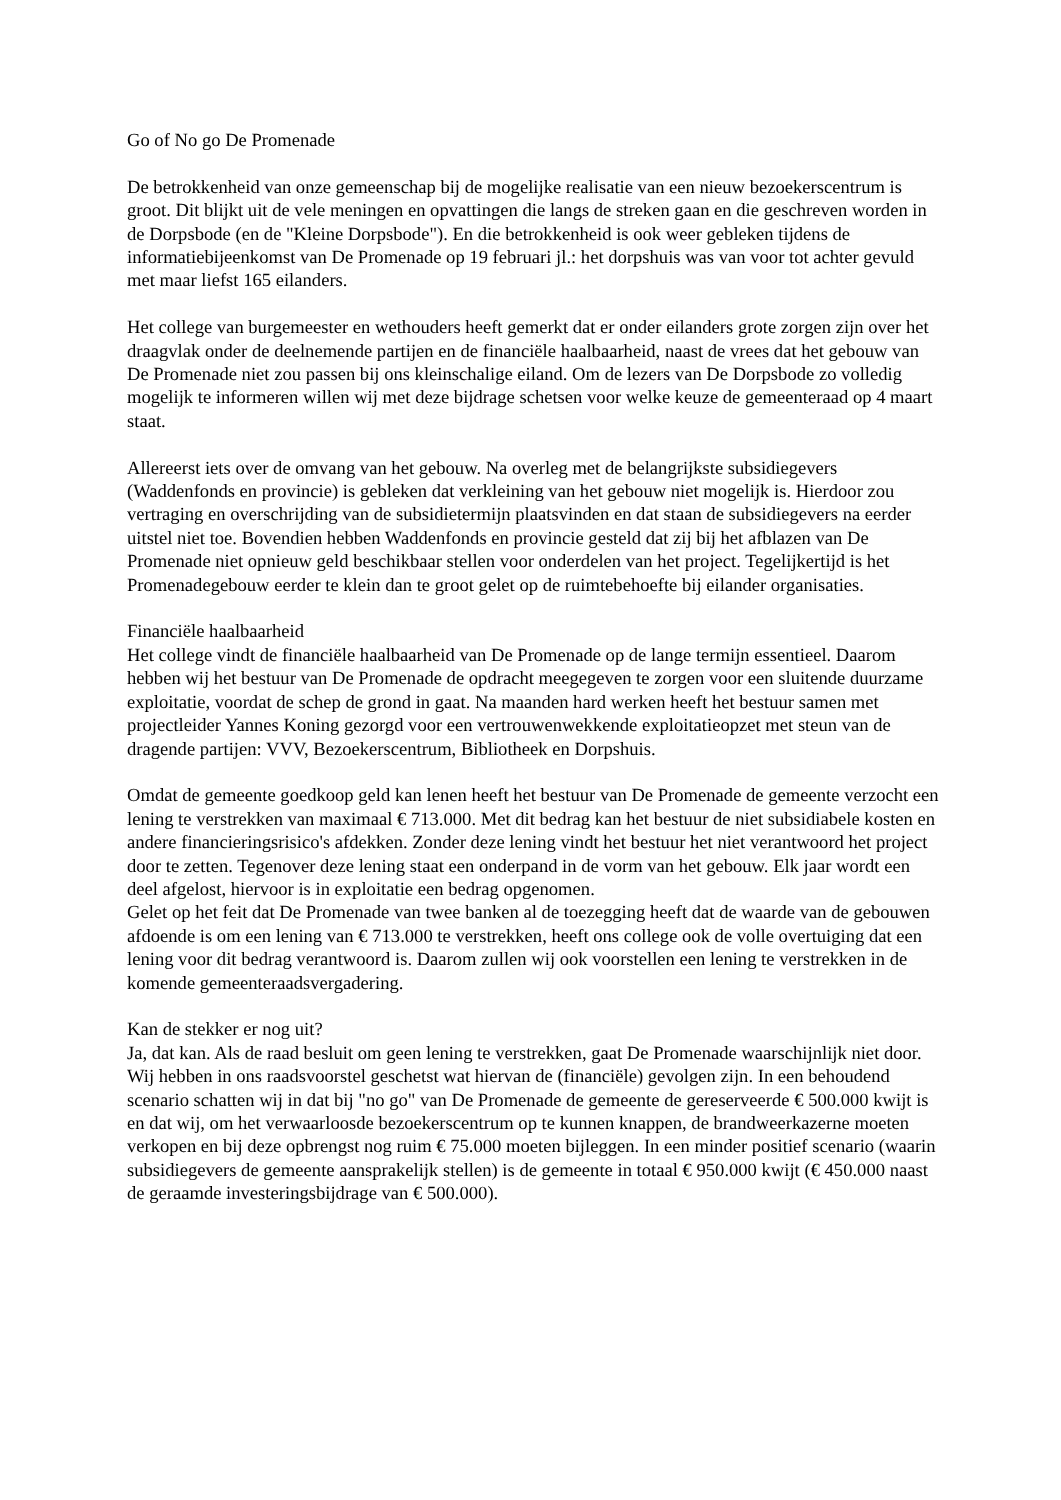Go of No go De Promenade
De betrokkenheid van onze gemeenschap bij de mogelijke realisatie van een nieuw bezoekerscentrum is groot. Dit blijkt uit de vele meningen en opvattingen die langs de streken gaan en die geschreven worden in de Dorpsbode (en de "Kleine Dorpsbode"). En die betrokkenheid is ook weer gebleken tijdens de informatiebijeenkomst van De Promenade op 19 februari jl.: het dorpshuis was van voor tot achter gevuld met maar liefst 165 eilanders.
Het college van burgemeester en wethouders heeft gemerkt dat er onder eilanders grote zorgen zijn over het draagvlak onder de deelnemende partijen en de financiële haalbaarheid, naast de vrees dat het gebouw van De Promenade niet zou passen bij ons kleinschalige eiland. Om de lezers van De Dorpsbode zo volledig mogelijk te informeren willen wij met deze bijdrage schetsen voor welke keuze de gemeenteraad op 4 maart staat.
Allereerst iets over de omvang van het gebouw. Na overleg met de belangrijkste subsidiegevers (Waddenfonds en provincie) is gebleken dat verkleining van het gebouw niet mogelijk is. Hierdoor zou vertraging en overschrijding van de subsidietermijn plaatsvinden en dat staan de subsidiegevers na eerder uitstel niet toe. Bovendien hebben Waddenfonds en provincie gesteld dat zij bij het afblazen van De Promenade niet opnieuw geld beschikbaar stellen voor onderdelen van het project. Tegelijkertijd is het Promenadegebouw eerder te klein dan te groot gelet op de ruimtebehoefte bij eilander organisaties.
Financiële haalbaarheid
Het college vindt de financiële haalbaarheid van De Promenade op de lange termijn essentieel. Daarom hebben wij het bestuur van De Promenade de opdracht meegegeven te zorgen voor een sluitende duurzame exploitatie, voordat de schep de grond in gaat. Na maanden hard werken heeft het bestuur samen met projectleider Yannes Koning gezorgd voor een vertrouwenwekkende exploitatieopzet met steun van de dragende partijen: VVV, Bezoekerscentrum, Bibliotheek en Dorpshuis.
Omdat de gemeente goedkoop geld kan lenen heeft het bestuur van De Promenade de gemeente verzocht een lening te verstrekken van maximaal € 713.000. Met dit bedrag kan het bestuur de niet subsidiabele kosten en andere financieringsrisico's afdekken. Zonder deze lening vindt het bestuur het niet verantwoord het project door te zetten. Tegenover deze lening staat een onderpand in de vorm van het gebouw. Elk jaar wordt een deel afgelost, hiervoor is in exploitatie een bedrag opgenomen.
Gelet op het feit dat De Promenade van twee banken al de toezegging heeft dat de waarde van de gebouwen afdoende is om een lening van € 713.000 te verstrekken, heeft ons college ook de volle overtuiging dat een lening voor dit bedrag verantwoord is. Daarom zullen wij ook voorstellen een lening te verstrekken in de komende gemeenteraadsvergadering.
Kan de stekker er nog uit?
Ja, dat kan. Als de raad besluit om geen lening te verstrekken, gaat De Promenade waarschijnlijk niet door. Wij hebben in ons raadsvoorstel geschetst wat hiervan de (financiële) gevolgen zijn. In een behoudend scenario schatten wij in dat bij "no go" van De Promenade de gemeente de gereserveerde € 500.000 kwijt is en dat wij, om het verwaarloosde bezoekerscentrum op te kunnen knappen, de brandweerkazerne moeten verkopen en bij deze opbrengst nog ruim € 75.000 moeten bijleggen. In een minder positief scenario (waarin subsidiegevers de gemeente aansprakelijk stellen) is de gemeente in totaal € 950.000 kwijt (€ 450.000 naast de geraamde investeringsbijdrage van € 500.000).